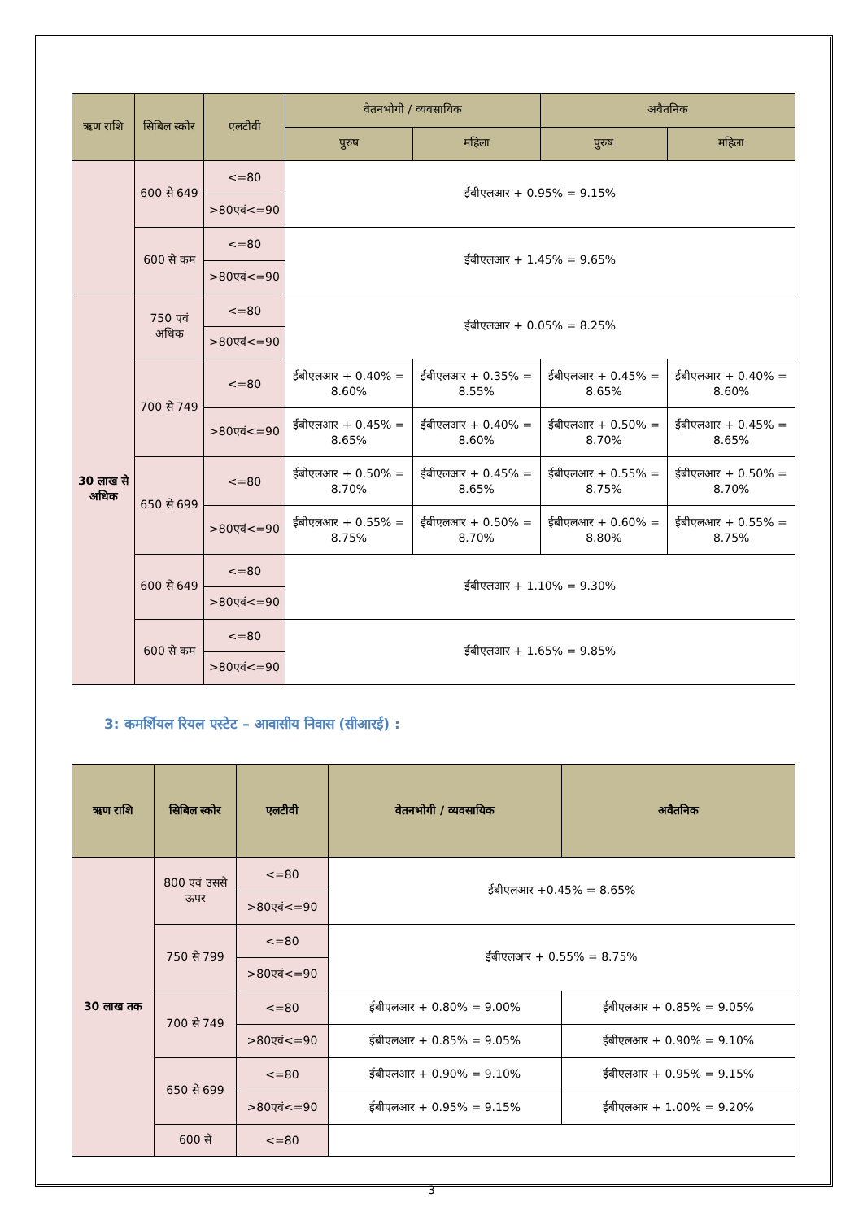| ऋण राशि | सिबिल स्कोर | एलटीवी | वेतनभोगी / व्यवसायिक | | अवैतनिक | |
| --- | --- | --- | --- | --- | --- | --- |
| | | | पुरुष | महिला | पुरुष | महिला |
| | 600 से 649 | <=80 | ईबीएलआर + 0.95% = 9.15% | | | |
| | | >80एवं<=90 | | | | |
| | 600 से कम | <=80 | ईबीएलआर + 1.45% = 9.65% | | | |
| | | >80एवं<=90 | | | | |
| 30 लाख से अधिक | 750 एवं अधिक | <=80 | ईबीएलआर + 0.05% = 8.25% | | | |
| | | >80एवं<=90 | | | | |
| | 700 से 749 | <=80 | ईबीएलआर + 0.40% = 8.60% | ईबीएलआर + 0.35% = 8.55% | ईबीएलआर + 0.45% = 8.65% | ईबीएलआर + 0.40% = 8.60% |
| | | >80एवं<=90 | ईबीएलआर + 0.45% = 8.65% | ईबीएलआर + 0.40% = 8.60% | ईबीएलआर + 0.50% = 8.70% | ईबीएलआर + 0.45% = 8.65% |
| | 650 से 699 | <=80 | ईबीएलआर + 0.50% = 8.70% | ईबीएलआर + 0.45% = 8.65% | ईबीएलआर + 0.55% = 8.75% | ईबीएलआर + 0.50% = 8.70% |
| | | >80एवं<=90 | ईबीएलआर + 0.55% = 8.75% | ईबीएलआर + 0.50% = 8.70% | ईबीएलआर + 0.60% = 8.80% | ईबीएलआर + 0.55% = 8.75% |
| | 600 से 649 | <=80 | ईबीएलआर + 1.10% = 9.30% | | | |
| | | >80एवं<=90 | | | | |
| | 600 से कम | <=80 | ईबीएलआर + 1.65% = 9.85% | | | |
| | | >80एवं<=90 | | | | |
3: कमर्शियल रियल एस्टेट – आवासीय निवास (सीआरई) :
| ऋण राशि | सिबिल स्कोर | एलटीवी | वेतनभोगी / व्यवसायिक | अवैतनिक |
| --- | --- | --- | --- | --- |
| 30 लाख तक | 800 एवं उससे ऊपर | <=80 | ईबीएलआर +0.45% = 8.65% | |
| | | >80एवं<=90 | | |
| | 750 से 799 | <=80 | ईबीएलआर + 0.55% = 8.75% | |
| | | >80एवं<=90 | | |
| | 700 से 749 | <=80 | ईबीएलआर + 0.80% = 9.00% | ईबीएलआर + 0.85% = 9.05% |
| | | >80एवं<=90 | ईबीएलआर + 0.85% = 9.05% | ईबीएलआर + 0.90% = 9.10% |
| | 650 से 699 | <=80 | ईबीएलआर + 0.90% = 9.10% | ईबीएलआर + 0.95% = 9.15% |
| | | >80एवं<=90 | ईबीएलआर + 0.95% = 9.15% | ईबीएलआर + 1.00% = 9.20% |
| | 600 से | <=80 | | |
3